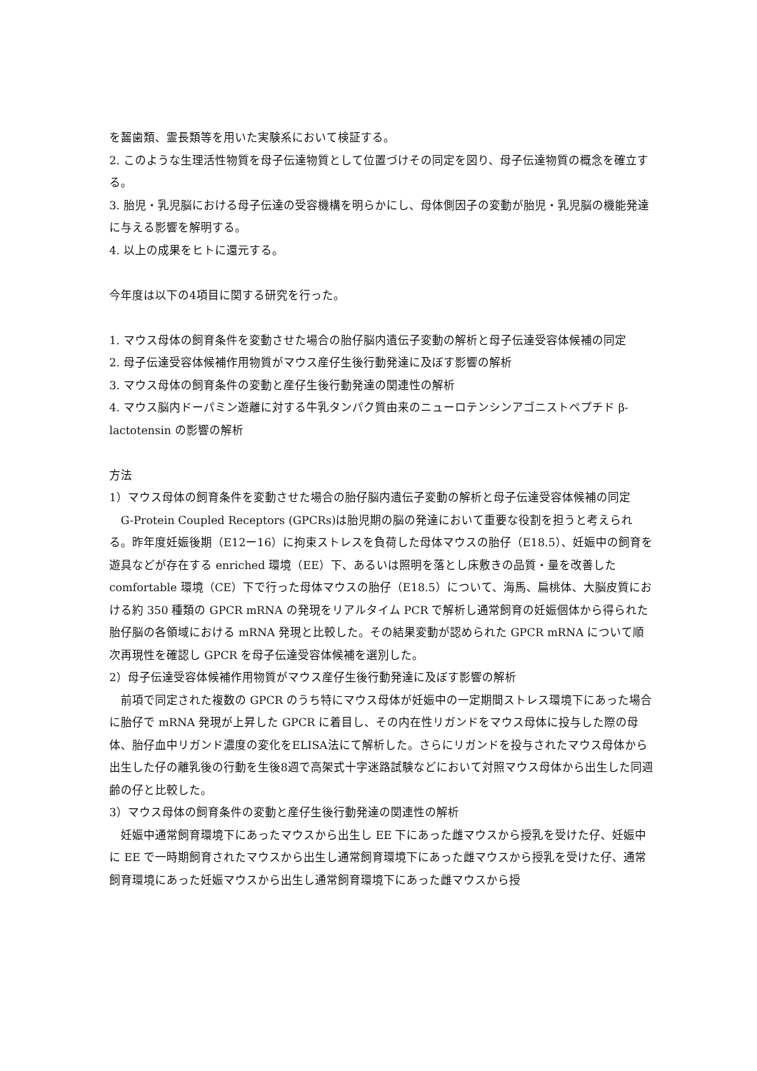を齧歯類、霊長類等を用いた実験系において検証する。
2. このような生理活性物質を母子伝達物質として位置づけその同定を図り、母子伝達物質の概念を確立する。
3. 胎児・乳児脳における母子伝達の受容機構を明らかにし、母体側因子の変動が胎児・乳児脳の機能発達に与える影響を解明する。
4. 以上の成果をヒトに還元する。
今年度は以下の4項目に関する研究を行った。
1. マウス母体の飼育条件を変動させた場合の胎仔脳内遺伝子変動の解析と母子伝達受容体候補の同定
2. 母子伝達受容体候補作用物質がマウス産仔生後行動発達に及ぼす影響の解析
3. マウス母体の飼育条件の変動と産仔生後行動発達の関連性の解析
4. マウス脳内ドーパミン遊離に対する牛乳タンパク質由来のニューロテンシンアゴニストペプチド β-lactotensin の影響の解析
方法
1）マウス母体の飼育条件を変動させた場合の胎仔脳内遺伝子変動の解析と母子伝達受容体候補の同定
　G-Protein Coupled Receptors (GPCRs)は胎児期の脳の発達において重要な役割を担うと考えられる。昨年度妊娠後期（E12ー16）に拘束ストレスを負荷した母体マウスの胎仔（E18.5）、妊娠中の飼育を遊具などが存在する enriched 環境（EE）下、あるいは照明を落とし床敷きの品質・量を改善した comfortable 環境（CE）下で行った母体マウスの胎仔（E18.5）について、海馬、扁桃体、大脳皮質における約 350 種類の GPCR mRNA の発現をリアルタイム PCR で解析し通常飼育の妊娠個体から得られた胎仔脳の各領域における mRNA 発現と比較した。その結果変動が認められた GPCR mRNA について順次再現性を確認し GPCR を母子伝達受容体候補を選別した。
2）母子伝達受容体候補作用物質がマウス産仔生後行動発達に及ぼす影響の解析
　前項で同定された複数の GPCR のうち特にマウス母体が妊娠中の一定期間ストレス環境下にあった場合に胎仔で mRNA 発現が上昇した GPCR に着目し、その内在性リガンドをマウス母体に投与した際の母体、胎仔血中リガンド濃度の変化をELISA法にて解析した。さらにリガンドを投与されたマウス母体から出生した仔の離乳後の行動を生後8週で高架式十字迷路試験などにおいて対照マウス母体から出生した同週齢の仔と比較した。
3）マウス母体の飼育条件の変動と産仔生後行動発達の関連性の解析
　妊娠中通常飼育環境下にあったマウスから出生し EE 下にあった雌マウスから授乳を受けた仔、妊娠中に EE で一時期飼育されたマウスから出生し通常飼育環境下にあった雌マウスから授乳を受けた仔、通常飼育環境にあった妊娠マウスから出生し通常飼育環境下にあった雌マウスから授